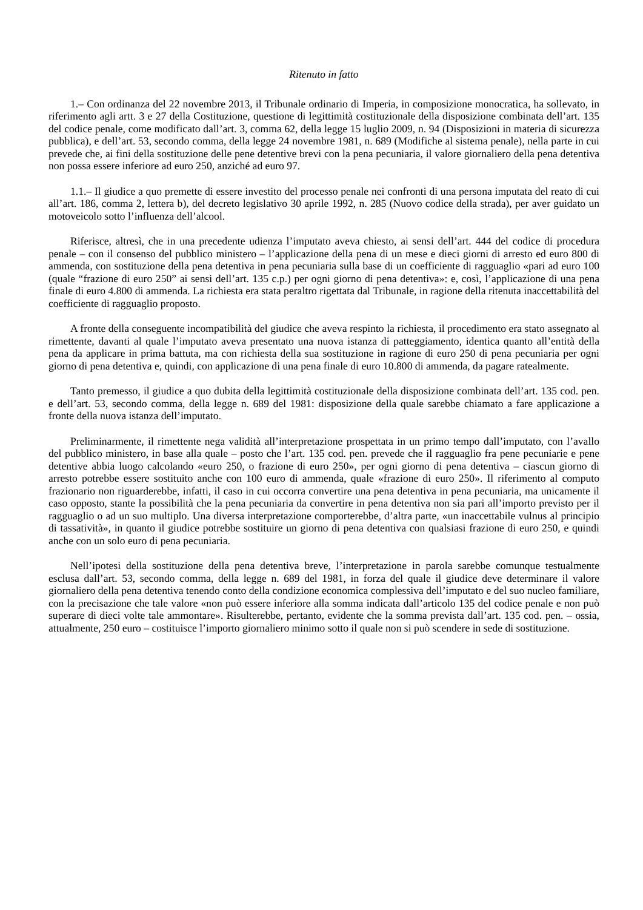Ritenuto in fatto
1.– Con ordinanza del 22 novembre 2013, il Tribunale ordinario di Imperia, in composizione monocratica, ha sollevato, in riferimento agli artt. 3 e 27 della Costituzione, questione di legittimità costituzionale della disposizione combinata dell’art. 135 del codice penale, come modificato dall’art. 3, comma 62, della legge 15 luglio 2009, n. 94 (Disposizioni in materia di sicurezza pubblica), e dell’art. 53, secondo comma, della legge 24 novembre 1981, n. 689 (Modifiche al sistema penale), nella parte in cui prevede che, ai fini della sostituzione delle pene detentive brevi con la pena pecuniaria, il valore giornaliero della pena detentiva non possa essere inferiore ad euro 250, anziché ad euro 97.
1.1.– Il giudice a quo premette di essere investito del processo penale nei confronti di una persona imputata del reato di cui all’art. 186, comma 2, lettera b), del decreto legislativo 30 aprile 1992, n. 285 (Nuovo codice della strada), per aver guidato un motoveicolo sotto l’influenza dell’alcool.
Riferisce, altresì, che in una precedente udienza l’imputato aveva chiesto, ai sensi dell’art. 444 del codice di procedura penale – con il consenso del pubblico ministero – l’applicazione della pena di un mese e dieci giorni di arresto ed euro 800 di ammenda, con sostituzione della pena detentiva in pena pecuniaria sulla base di un coefficiente di ragguaglio «pari ad euro 100 (quale “frazione di euro 250” ai sensi dell’art. 135 c.p.) per ogni giorno di pena detentiva»: e, così, l’applicazione di una pena finale di euro 4.800 di ammenda. La richiesta era stata peraltro rigettata dal Tribunale, in ragione della ritenuta inaccettabilità del coefficiente di ragguaglio proposto.
A fronte della conseguente incompatibilità del giudice che aveva respinto la richiesta, il procedimento era stato assegnato al rimettente, davanti al quale l’imputato aveva presentato una nuova istanza di patteggiamento, identica quanto all’entità della pena da applicare in prima battuta, ma con richiesta della sua sostituzione in ragione di euro 250 di pena pecuniaria per ogni giorno di pena detentiva e, quindi, con applicazione di una pena finale di euro 10.800 di ammenda, da pagare ratealmente.
Tanto premesso, il giudice a quo dubita della legittimità costituzionale della disposizione combinata dell’art. 135 cod. pen. e dell’art. 53, secondo comma, della legge n. 689 del 1981: disposizione della quale sarebbe chiamato a fare applicazione a fronte della nuova istanza dell’imputato.
Preliminarmente, il rimettente nega validità all’interpretazione prospettata in un primo tempo dall’imputato, con l’avallo del pubblico ministero, in base alla quale – posto che l’art. 135 cod. pen. prevede che il ragguaglio fra pene pecuniarie e pene detentive abbia luogo calcolando «euro 250, o frazione di euro 250», per ogni giorno di pena detentiva – ciascun giorno di arresto potrebbe essere sostituito anche con 100 euro di ammenda, quale «frazione di euro 250». Il riferimento al computo frazionario non riguarderebbe, infatti, il caso in cui occorra convertire una pena detentiva in pena pecuniaria, ma unicamente il caso opposto, stante la possibilità che la pena pecuniaria da convertire in pena detentiva non sia pari all’importo previsto per il ragguaglio o ad un suo multiplo. Una diversa interpretazione comporterebbe, d’altra parte, «un inaccettabile vulnus al principio di tassatività», in quanto il giudice potrebbe sostituire un giorno di pena detentiva con qualsiasi frazione di euro 250, e quindi anche con un solo euro di pena pecuniaria.
Nell’ipotesi della sostituzione della pena detentiva breve, l’interpretazione in parola sarebbe comunque testualmente esclusa dall’art. 53, secondo comma, della legge n. 689 del 1981, in forza del quale il giudice deve determinare il valore giornaliero della pena detentiva tenendo conto della condizione economica complessiva dell’imputato e del suo nucleo familiare, con la precisazione che tale valore «non può essere inferiore alla somma indicata dall’articolo 135 del codice penale e non può superare di dieci volte tale ammontare». Risulterebbe, pertanto, evidente che la somma prevista dall’art. 135 cod. pen. – ossia, attualmente, 250 euro – costituisce l’importo giornaliero minimo sotto il quale non si può scendere in sede di sostituzione.